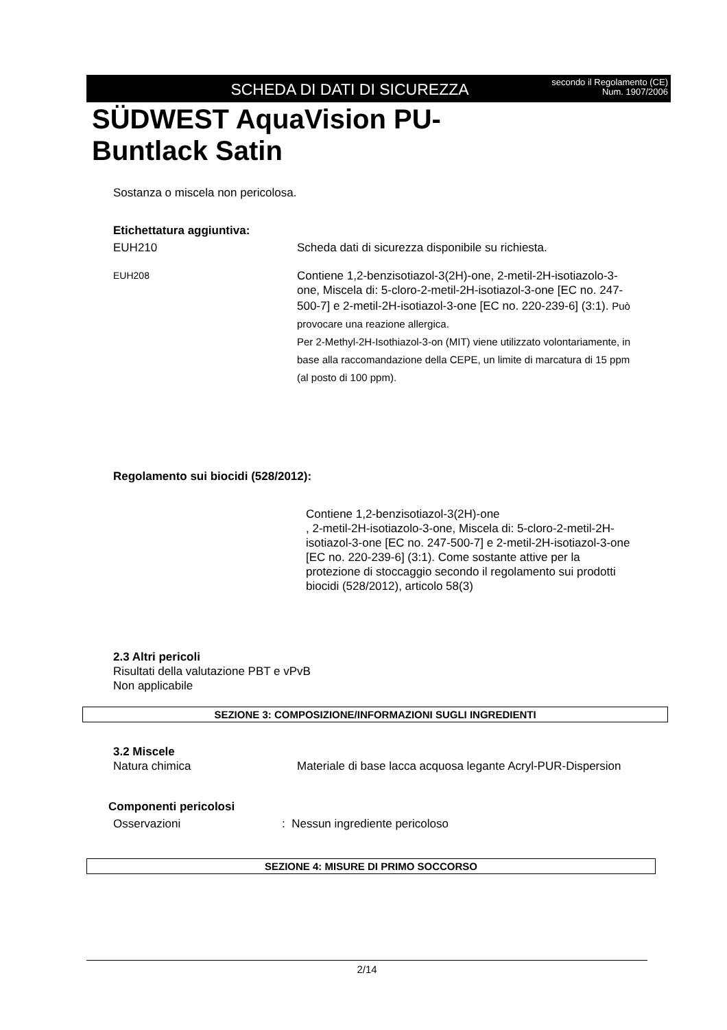SCHEDA DI DATI DI SICUREZZA
secondo il Regolamento (CE) Num. 1907/2006
SÜDWEST AquaVision PU-
Buntlack Satin
Sostanza o miscela non pericolosa.
Etichettatura aggiuntiva:
EUH210 Scheda dati di sicurezza disponibile su richiesta.
EUH208
Contiene 1,2-benzisotiazol-3(2H)-one, 2-metil-2H-isotiazolo-3-one, Miscela di: 5-cloro-2-metil-2H-isotiazol-3-one [EC no. 247-500-7] e 2-metil-2H-isotiazol-3-one [EC no. 220-239-6] (3:1). Può provocare una reazione allergica.
Per 2-Methyl-2H-Isothiazol-3-on (MIT) viene utilizzato volontariamente, in base alla raccomandazione della CEPE, un limite di marcatura di 15 ppm (al posto di 100 ppm).
Regolamento sui biocidi (528/2012):
Contiene 1,2-benzisotiazol-3(2H)-one
, 2-metil-2H-isotiazolo-3-one, Miscela di: 5-cloro-2-metil-2H-isotiazol-3-one [EC no. 247-500-7] e 2-metil-2H-isotiazol-3-one [EC no. 220-239-6] (3:1). Come sostante attive per la protezione di stoccaggio secondo il regolamento sui prodotti biocidi (528/2012), articolo 58(3)
2.3 Altri pericoli
Risultati della valutazione PBT e vPvB
Non applicabile
SEZIONE 3: COMPOSIZIONE/INFORMAZIONI SUGLI INGREDIENTI
3.2 Miscele
Natura chimica Materiale di base lacca acquosa legante Acryl-PUR-Dispersion
Componenti pericolosi
Osservazioni : Nessun ingrediente pericoloso
SEZIONE 4: MISURE DI PRIMO SOCCORSO
2/14